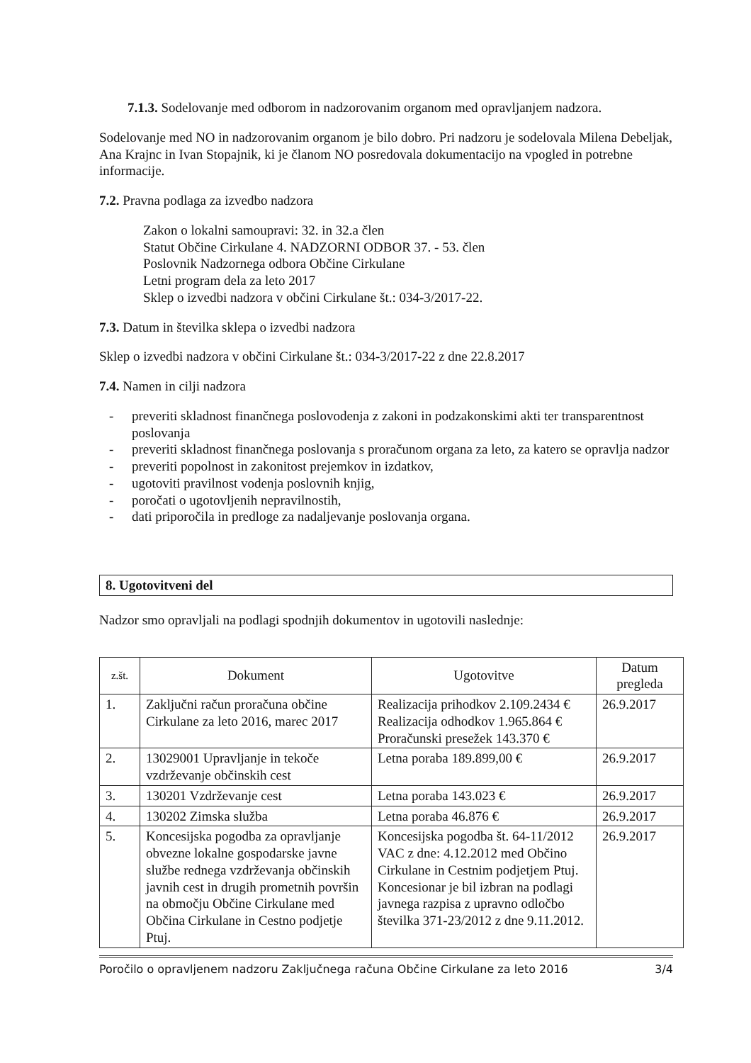7.1.3. Sodelovanje med odborom in nadzorovanim organom med opravljanjem nadzora.
Sodelovanje med NO in nadzorovanim organom je bilo dobro. Pri nadzoru je sodelovala Milena Debeljak, Ana Krajnc in Ivan Stopajnik, ki je članom NO posredovala dokumentacijo na vpogled in potrebne informacije.
7.2. Pravna podlaga za izvedbo nadzora
Zakon o lokalni samoupravi: 32. in 32.a člen
Statut Občine Cirkulane 4. NADZORNI ODBOR 37. - 53. člen
Poslovnik Nadzornega odbora Občine Cirkulane
Letni program dela za leto 2017
Sklep o izvedbi nadzora v občini Cirkulane št.: 034-3/2017-22.
7.3. Datum in številka sklepa o izvedbi nadzora
Sklep o izvedbi nadzora v občini Cirkulane št.: 034-3/2017-22 z dne 22.8.2017
7.4. Namen in cilji nadzora
- preveriti skladnost finančnega poslovodenja z zakoni in podzakonskimi akti ter transparentnost poslovanja
- preveriti skladnost finančnega poslovanja s proračunom organa za leto, za katero se opravlja nadzor
- preveriti popolnost in zakonitost prejemkov in izdatkov,
- ugotoviti pravilnost vodenja poslovnih knjig,
- poročati o ugotovljenih nepravilnostih,
- dati priporočila in predloge za nadaljevanje poslovanja organa.
8. Ugotovitveni del
Nadzor smo opravljali na podlagi spodnjih dokumentov in ugotovili naslednje:
| z.št. | Dokument | Ugotovitve | Datum pregleda |
| --- | --- | --- | --- |
| 1. | Zaključni račun proračuna občine Cirkulane za leto 2016, marec 2017 | Realizacija prihodkov 2.109.2434 € Realizacija odhodkov 1.965.864 € Proračunski presežek 143.370 € | 26.9.2017 |
| 2. | 13029001 Upravljanje in tekoče vzdrževanje občinskih cest | Letna poraba 189.899,00 € | 26.9.2017 |
| 3. | 130201 Vzdrževanje cest | Letna poraba 143.023 € | 26.9.2017 |
| 4. | 130202 Zimska služba | Letna poraba 46.876 € | 26.9.2017 |
| 5. | Koncesijska pogodba za opravljanje obvezne lokalne gospodarske javne službe rednega vzdrževanja občinskih javnih cest in drugih prometnih površin na območju Občine Cirkulane med Občina Cirkulane in Cestno podjetje Ptuj. | Koncesijska pogodba št. 64-11/2012 VAC z dne: 4.12.2012 med Občino Cirkulane in Cestnim podjetjem Ptuj. Koncesionar je bil izbran na podlagi javnega razpisa z upravno odločbo številka 371-23/2012 z dne 9.11.2012. | 26.9.2017 |
Poročilo o opravljenem nadzoru Zaključnega računa Občine Cirkulane za leto 2016 3/4